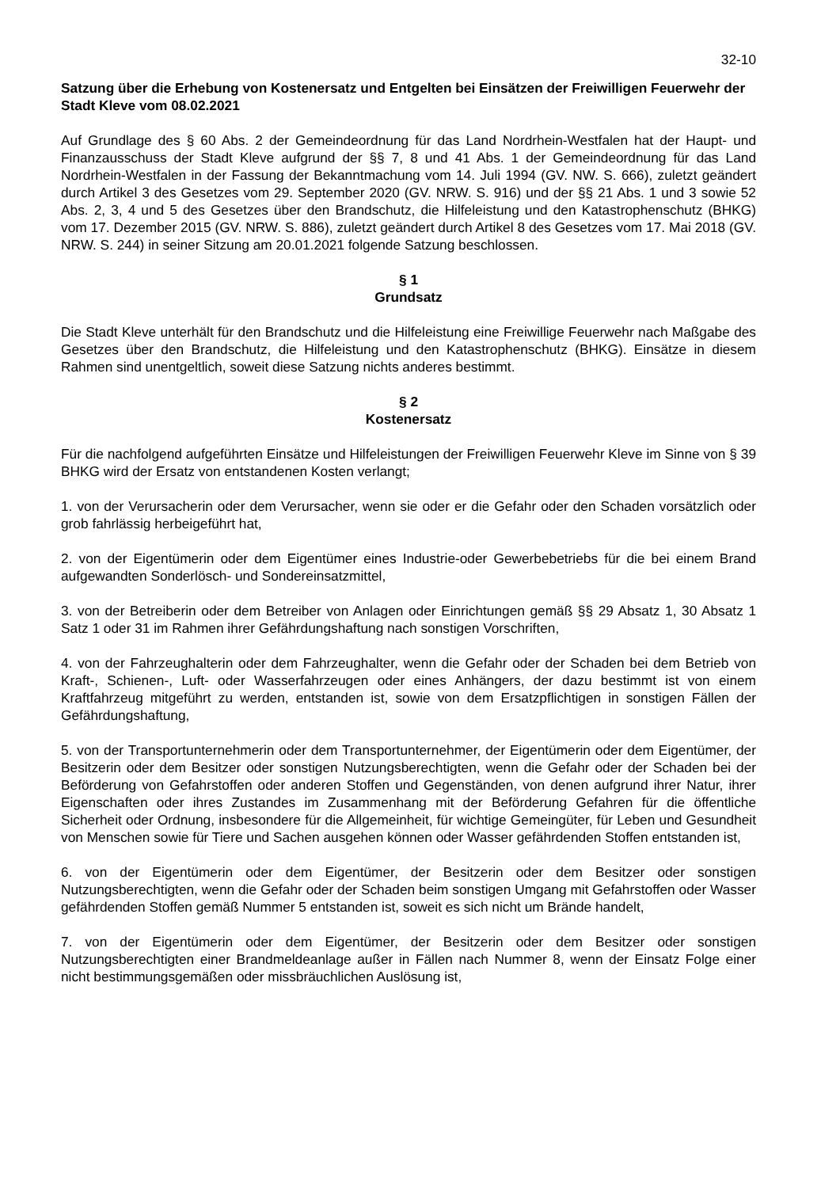32-10
Satzung über die Erhebung von Kostenersatz und Entgelten bei Einsätzen der Freiwilligen Feuerwehr der Stadt Kleve vom 08.02.2021
Auf Grundlage des § 60 Abs. 2 der Gemeindeordnung für das Land Nordrhein-Westfalen hat der Haupt- und Finanzausschuss der Stadt Kleve aufgrund der §§ 7, 8 und 41 Abs. 1 der Gemeindeordnung für das Land Nordrhein-Westfalen in der Fassung der Bekanntmachung vom 14. Juli 1994 (GV. NW. S. 666), zuletzt geändert durch Artikel 3 des Gesetzes vom 29. September 2020 (GV. NRW. S. 916) und der §§ 21 Abs. 1 und 3 sowie 52 Abs. 2, 3, 4 und 5 des Gesetzes über den Brandschutz, die Hilfeleistung und den Katastrophenschutz (BHKG) vom 17. Dezember 2015 (GV. NRW. S. 886), zuletzt geändert durch Artikel 8 des Gesetzes vom 17. Mai 2018 (GV. NRW. S. 244) in seiner Sitzung am 20.01.2021 folgende Satzung beschlossen.
§ 1
Grundsatz
Die Stadt Kleve unterhält für den Brandschutz und die Hilfeleistung eine Freiwillige Feuerwehr nach Maßgabe des Gesetzes über den Brandschutz, die Hilfeleistung und den Katastrophenschutz (BHKG). Einsätze in diesem Rahmen sind unentgeltlich, soweit diese Satzung nichts anderes bestimmt.
§ 2
Kostenersatz
Für die nachfolgend aufgeführten Einsätze und Hilfeleistungen der Freiwilligen Feuerwehr Kleve im Sinne von § 39 BHKG wird der Ersatz von entstandenen Kosten verlangt;
1. von der Verursacherin oder dem Verursacher, wenn sie oder er die Gefahr oder den Schaden vorsätzlich oder grob fahrlässig herbeigeführt hat,
2. von der Eigentümerin oder dem Eigentümer eines Industrie-oder Gewerbebetriebs für die bei einem Brand aufgewandten Sonderlösch- und Sondereinsatzmittel,
3. von der Betreiberin oder dem Betreiber von Anlagen oder Einrichtungen gemäß §§ 29 Absatz 1, 30 Absatz 1 Satz 1 oder 31 im Rahmen ihrer Gefährdungshaftung nach sonstigen Vorschriften,
4. von der Fahrzeughalterin oder dem Fahrzeughalter, wenn die Gefahr oder der Schaden bei dem Betrieb von Kraft-, Schienen-, Luft- oder Wasserfahrzeugen oder eines Anhängers, der dazu bestimmt ist von einem Kraftfahrzeug mitgeführt zu werden, entstanden ist, sowie von dem Ersatzpflichtigen in sonstigen Fällen der Gefährdungshaftung,
5. von der Transportunternehmerin oder dem Transportunternehmer, der Eigentümerin oder dem Eigentümer, der Besitzerin oder dem Besitzer oder sonstigen Nutzungsberechtigten, wenn die Gefahr oder der Schaden bei der Beförderung von Gefahrstoffen oder anderen Stoffen und Gegenständen, von denen aufgrund ihrer Natur, ihrer Eigenschaften oder ihres Zustandes im Zusammenhang mit der Beförderung Gefahren für die öffentliche Sicherheit oder Ordnung, insbesondere für die Allgemeinheit, für wichtige Gemeingüter, für Leben und Gesundheit von Menschen sowie für Tiere und Sachen ausgehen können oder Wasser gefährdenden Stoffen entstanden ist,
6. von der Eigentümerin oder dem Eigentümer, der Besitzerin oder dem Besitzer oder sonstigen Nutzungsberechtigten, wenn die Gefahr oder der Schaden beim sonstigen Umgang mit Gefahrstoffen oder Wasser gefährdenden Stoffen gemäß Nummer 5 entstanden ist, soweit es sich nicht um Brände handelt,
7. von der Eigentümerin oder dem Eigentümer, der Besitzerin oder dem Besitzer oder sonstigen Nutzungsberechtigten einer Brandmeldeanlage außer in Fällen nach Nummer 8, wenn der Einsatz Folge einer nicht bestimmungsgemäßen oder missbräuchlichen Auslösung ist,